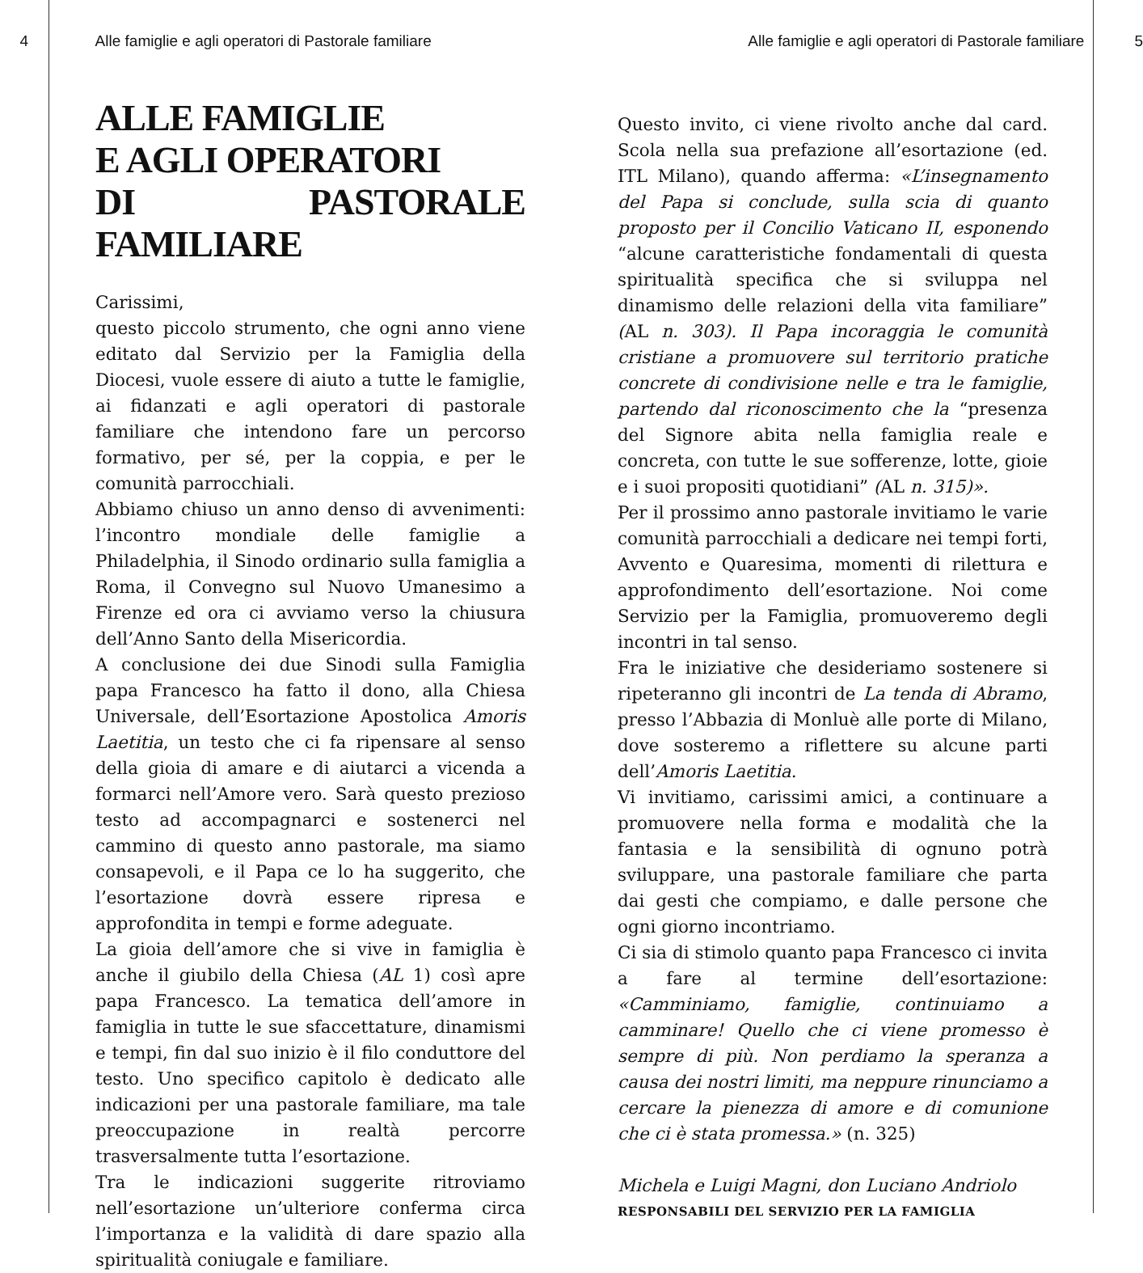4 Alle famiglie e agli operatori di Pastorale familiare Alle famiglie e agli operatori di Pastorale familiare 5
ALLE FAMIGLIE
E AGLI OPERATORI
DI PASTORALE FAMILIARE
Carissimi,
questo piccolo strumento, che ogni anno viene editato dal Servizio per la Famiglia della Diocesi, vuole essere di aiuto a tutte le famiglie, ai fidanzati e agli operatori di pastorale familiare che intendono fare un percorso formativo, per sé, per la coppia, e per le comunità parrocchiali.
Abbiamo chiuso un anno denso di avvenimenti: l’incontro mondiale delle famiglie a Philadelphia, il Sinodo ordinario sulla famiglia a Roma, il Convegno sul Nuovo Umanesimo a Firenze ed ora ci avviamo verso la chiusura dell’Anno Santo della Misericordia.
A conclusione dei due Sinodi sulla Famiglia papa Francesco ha fatto il dono, alla Chiesa Universale, dell’Esortazione Apostolica Amoris Laetitia, un testo che ci fa ripensare al senso della gioia di amare e di aiutarci a vicenda a formarci nell’Amore vero. Sarà questo prezioso testo ad accompagnarci e sostenerci nel cammino di questo anno pastorale, ma siamo consapevoli, e il Papa ce lo ha suggerito, che l’esortazione dovrà essere ripresa e approfondita in tempi e forme adeguate.
La gioia dell’amore che si vive in famiglia è anche il giubilo della Chiesa (AL 1) così apre papa Francesco. La tematica dell’amore in famiglia in tutte le sue sfaccettature, dinamismi e tempi, fin dal suo inizio è il filo conduttore del testo. Uno specifico capitolo è dedicato alle indicazioni per una pastorale familiare, ma tale preoccupazione in realtà percorre trasversalmente tutta l’esortazione.
Tra le indicazioni suggerite ritroviamo nell’esortazione un’ulteriore conferma circa l’importanza e la validità di dare spazio alla spiritualità coniugale e familiare.
Questo invito, ci viene rivolto anche dal card. Scola nella sua prefazione all’esortazione (ed. ITL Milano), quando afferma: «L’insegnamento del Papa si conclude, sulla scia di quanto proposto per il Concilio Vaticano II, esponendo “alcune caratteristiche fondamentali di questa spiritualità specifica che si sviluppa nel dinamismo delle relazioni della vita familiare” (AL n. 303). Il Papa incoraggia le comunità cristiane a promuovere sul territorio pratiche concrete di condivisione nelle e tra le famiglie, partendo dal riconoscimento che la “presenza del Signore abita nella famiglia reale e concreta, con tutte le sue sofferenze, lotte, gioie e i suoi propositi quotidiani” (AL n. 315)».
Per il prossimo anno pastorale invitiamo le varie comunità parrocchiali a dedicare nei tempi forti, Avvento e Quaresima, momenti di rilettura e approfondimento dell’esortazione. Noi come Servizio per la Famiglia, promuoveremo degli incontri in tal senso.
Fra le iniziative che desideriamo sostenere si ripeteranno gli incontri de La tenda di Abramo, presso l’Abbazia di Monluè alle porte di Milano, dove sosteremo a riflettere su alcune parti dell’Amoris Laetitia.
Vi invitiamo, carissimi amici, a continuare a promuovere nella forma e modalità che la fantasia e la sensibilità di ognuno potrà sviluppare, una pastorale familiare che parta dai gesti che compiamo, e dalle persone che ogni giorno incontriamo.
Ci sia di stimolo quanto papa Francesco ci invita a fare al termine dell’esortazione: «Camminiamo, famiglie, continuiamo a camminare! Quello che ci viene promesso è sempre di più. Non perdiamo la speranza a causa dei nostri limiti, ma neppure rinunciamo a cercare la pienezza di amore e di comunione che ci è stata promessa.» (n. 325)
Michela e Luigi Magni, don Luciano Andriolo
RESPONSABILI DEL SERVIZIO PER LA FAMIGLIA